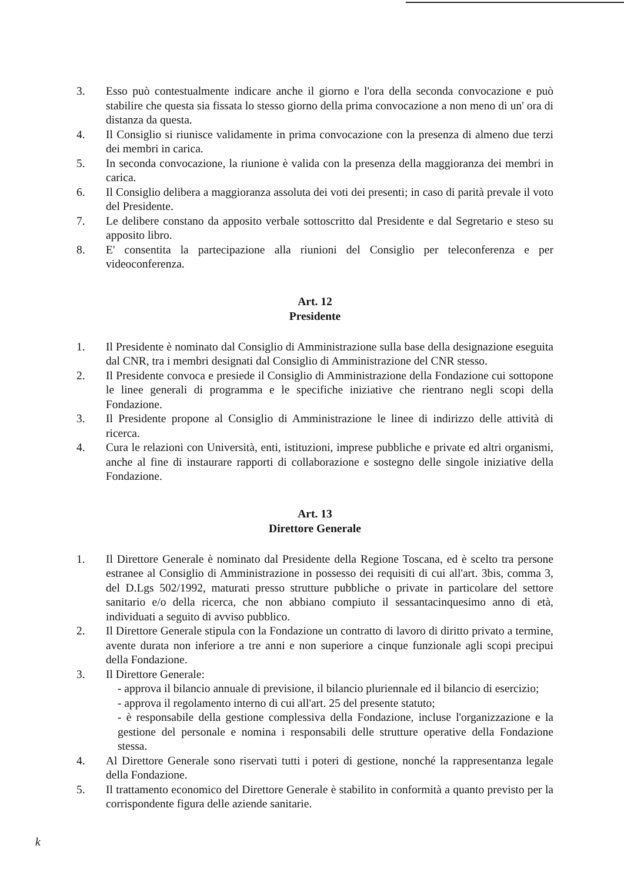3. Esso può contestualmente indicare anche il giorno e l'ora della seconda convocazione e può stabilire che questa sia fissata lo stesso giorno della prima convocazione a non meno di un' ora di distanza da questa.
4. Il Consiglio si riunisce validamente in prima convocazione con la presenza di almeno due terzi dei membri in carica.
5. In seconda convocazione, la riunione è valida con la presenza della maggioranza dei membri in carica.
6. Il Consiglio delibera a maggioranza assoluta dei voti dei presenti; in caso di parità prevale il voto del Presidente.
7. Le delibere constano da apposito verbale sottoscritto dal Presidente e dal Segretario e steso su apposito libro.
8. E' consentita la partecipazione alla riunioni del Consiglio per teleconferenza e per videoconferenza.
Art. 12
Presidente
1. Il Presidente è nominato dal Consiglio di Amministrazione sulla base della designazione eseguita dal CNR, tra i membri designati dal Consiglio di Amministrazione del CNR stesso.
2. Il Presidente convoca e presiede il Consiglio di Amministrazione della Fondazione cui sottopone le linee generali di programma e le specifiche iniziative che rientrano negli scopi della Fondazione.
3. Il Presidente propone al Consiglio di Amministrazione le linee di indirizzo delle attività di ricerca.
4. Cura le relazioni con Università, enti, istituzioni, imprese pubbliche e private ed altri organismi, anche al fine di instaurare rapporti di collaborazione e sostegno delle singole iniziative della Fondazione.
Art. 13
Direttore Generale
1. Il Direttore Generale è nominato dal Presidente della Regione Toscana, ed è scelto tra persone estranee al Consiglio di Amministrazione in possesso dei requisiti di cui all'art. 3bis, comma 3, del D.Lgs 502/1992, maturati presso strutture pubbliche o private in particolare del settore sanitario e/o della ricerca, che non abbiano compiuto il sessantacinquesimo anno di età, individuati a seguito di avviso pubblico.
2. Il Direttore Generale stipula con la Fondazione un contratto di lavoro di diritto privato a termine, avente durata non inferiore a tre anni e non superiore a cinque funzionale agli scopi precipui della Fondazione.
3. Il Direttore Generale:
- approva il bilancio annuale di previsione, il bilancio pluriennale ed il bilancio di esercizio;
- approva il regolamento interno di cui all'art. 25 del presente statuto;
- è responsabile della gestione complessiva della Fondazione, incluse l'organizzazione e la gestione del personale e nomina i responsabili delle strutture operative della Fondazione stessa.
4. Al Direttore Generale sono riservati tutti i poteri di gestione, nonché la rappresentanza legale della Fondazione.
5. Il trattamento economico del Direttore Generale è stabilito in conformità a quanto previsto per la corrispondente figura delle aziende sanitarie.
k